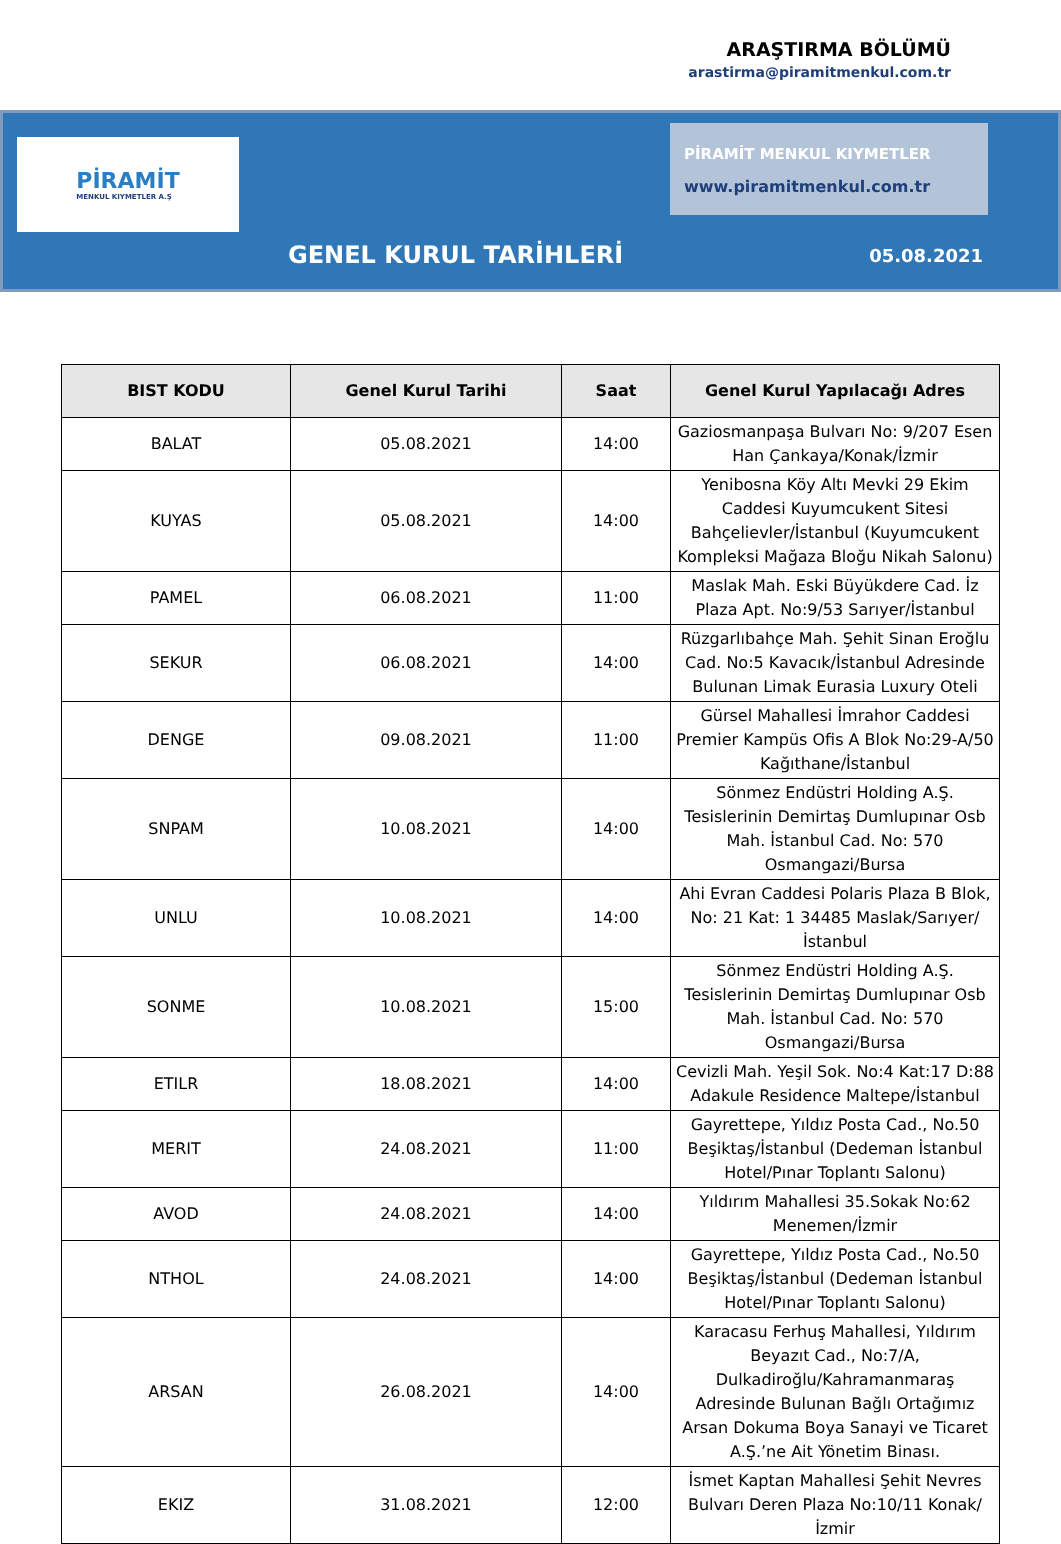ARAŞTIRMA BÖLÜMÜ
arastirma@piramitmenkul.com.tr
PİRAMİT
MENKUL KIYMETLER A.Ş
PİRAMİT MENKUL KIYMETLER
www.piramitmenkul.com.tr
GENEL KURUL TARİHLERİ 05.08.2021
| BIST KODU | Genel Kurul Tarihi | Saat | Genel Kurul Yapılacağı Adres |
| --- | --- | --- | --- |
| BALAT | 05.08.2021 | 14:00 | Gaziosmanpaşa Bulvarı No: 9/207 Esen Han Çankaya/Konak/İzmir |
| KUYAS | 05.08.2021 | 14:00 | Yenibosna Köy Altı Mevki 29 Ekim Caddesi Kuyumcukent Sitesi Bahçelievler/İstanbul (Kuyumcukent Kompleksi Mağaza Bloğu Nikah Salonu) |
| PAMEL | 06.08.2021 | 11:00 | Maslak Mah. Eski Büyükdere Cad. İz Plaza Apt. No:9/53 Sarıyer/İstanbul |
| SEKUR | 06.08.2021 | 14:00 | Rüzgarlıbahçe Mah. Şehit Sinan Eroğlu Cad. No:5 Kavacık/İstanbul Adresinde Bulunan Limak Eurasia Luxury Oteli |
| DENGE | 09.08.2021 | 11:00 | Gürsel Mahallesi İmrahor Caddesi Premier Kampüs Ofis A Blok No:29-A/50 Kağıthane/İstanbul |
| SNPAM | 10.08.2021 | 14:00 | Sönmez Endüstri Holding A.Ş. Tesislerinin Demirtaş Dumlupınar Osb Mah. İstanbul Cad. No: 570 Osmangazi/Bursa |
| UNLU | 10.08.2021 | 14:00 | Ahi Evran Caddesi Polaris Plaza B Blok, No: 21 Kat: 1 34485 Maslak/Sarıyer/İstanbul |
| SONME | 10.08.2021 | 15:00 | Sönmez Endüstri Holding A.Ş. Tesislerinin Demirtaş Dumlupınar Osb Mah. İstanbul Cad. No: 570 Osmangazi/Bursa |
| ETILR | 18.08.2021 | 14:00 | Cevizli Mah. Yeşil Sok. No:4 Kat:17 D:88 Adakule Residence Maltepe/İstanbul |
| MERIT | 24.08.2021 | 11:00 | Gayrettepe, Yıldız Posta Cad., No.50 Beşiktaş/İstanbul (Dedeman İstanbul Hotel/Pınar Toplantı Salonu) |
| AVOD | 24.08.2021 | 14:00 | Yıldırım Mahallesi 35.Sokak No:62 Menemen/İzmir |
| NTHOL | 24.08.2021 | 14:00 | Gayrettepe, Yıldız Posta Cad., No.50 Beşiktaş/İstanbul (Dedeman İstanbul Hotel/Pınar Toplantı Salonu) |
| ARSAN | 26.08.2021 | 14:00 | Karacasu Ferhuş Mahallesi, Yıldırım Beyazıt Cad., No:7/A, Dulkadiroğlu/Kahramanmaraş Adresinde Bulunan Bağlı Ortağımız Arsan Dokuma Boya Sanayi ve Ticaret A.Ş.’ne Ait Yönetim Binası. |
| EKIZ | 31.08.2021 | 12:00 | İsmet Kaptan Mahallesi Şehit Nevres Bulvarı Deren Plaza No:10/11 Konak/İzmir |